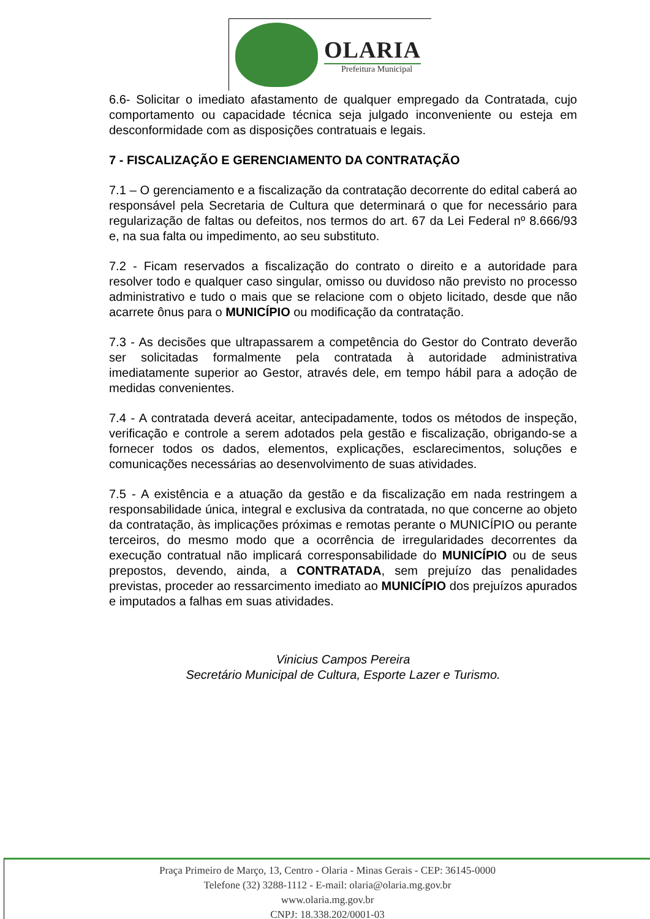OLARIA
Prefeitura Municipal
6.6- Solicitar o imediato afastamento de qualquer empregado da Contratada, cujo comportamento ou capacidade técnica seja julgado inconveniente ou esteja em desconformidade com as disposições contratuais e legais.
7 - FISCALIZAÇÃO E GERENCIAMENTO DA CONTRATAÇÃO
7.1 – O gerenciamento e a fiscalização da contratação decorrente do edital caberá ao responsável pela Secretaria de Cultura que determinará o que for necessário para regularização de faltas ou defeitos, nos termos do art. 67 da Lei Federal nº 8.666/93 e, na sua falta ou impedimento, ao seu substituto.
7.2 - Ficam reservados a fiscalização do contrato o direito e a autoridade para resolver todo e qualquer caso singular, omisso ou duvidoso não previsto no processo administrativo e tudo o mais que se relacione com o objeto licitado, desde que não acarrete ônus para o MUNICÍPIO ou modificação da contratação.
7.3 - As decisões que ultrapassarem a competência do Gestor do Contrato deverão ser solicitadas formalmente pela contratada à autoridade administrativa imediatamente superior ao Gestor, através dele, em tempo hábil para a adoção de medidas convenientes.
7.4 - A contratada deverá aceitar, antecipadamente, todos os métodos de inspeção, verificação e controle a serem adotados pela gestão e fiscalização, obrigando-se a fornecer todos os dados, elementos, explicações, esclarecimentos, soluções e comunicações necessárias ao desenvolvimento de suas atividades.
7.5 - A existência e a atuação da gestão e da fiscalização em nada restringem a responsabilidade única, integral e exclusiva da contratada, no que concerne ao objeto da contratação, às implicações próximas e remotas perante o MUNICÍPIO ou perante terceiros, do mesmo modo que a ocorrência de irregularidades decorrentes da execução contratual não implicará corresponsabilidade do MUNICÍPIO ou de seus prepostos, devendo, ainda, a CONTRATADA, sem prejuízo das penalidades previstas, proceder ao ressarcimento imediato ao MUNICÍPIO dos prejuízos apurados e imputados a falhas em suas atividades.
Vinicius Campos Pereira
Secretário Municipal de Cultura, Esporte Lazer e Turismo.
Praça Primeiro de Março, 13, Centro - Olaria - Minas Gerais - CEP: 36145-0000
Telefone (32) 3288-1112 - E-mail: olaria@olaria.mg.gov.br
www.olaria.mg.gov.br
CNPJ: 18.338.202/0001-03